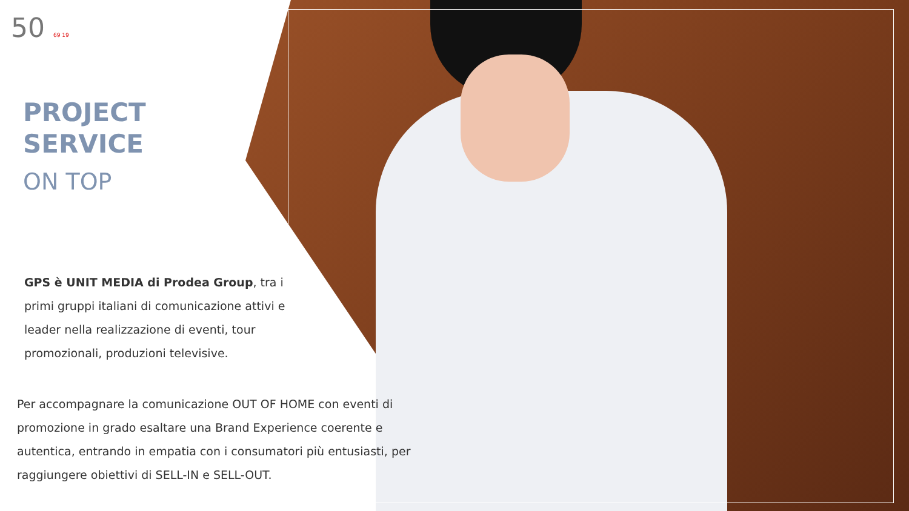50 69 19
PROJECT
SERVICE
ON TOP
GPS è UNIT MEDIA di Prodea Group, tra i primi gruppi italiani di comunicazione attivi e leader nella realizzazione di eventi, tour promozionali, produzioni televisive.
Per accompagnare la comunicazione OUT OF HOME con eventi di promozione in grado esaltare una Brand Experience coerente e autentica, entrando in empatia con i consumatori più entusiasti, per raggiungere obiettivi di SELL-IN e SELL-OUT.